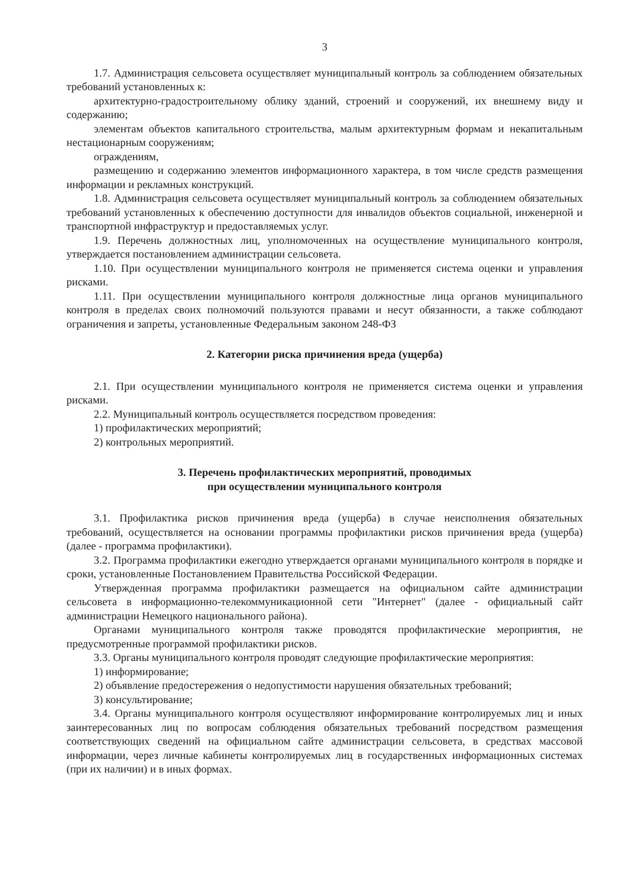3
1.7. Администрация сельсовета осуществляет муниципальный контроль за соблюдением обязательных требований установленных к:
архитектурно-градостроительному облику зданий, строений и сооружений, их внешнему виду и содержанию;
элементам объектов капитального строительства, малым архитектурным формам и некапитальным нестационарным сооружениям;
ограждениям,
размещению и содержанию элементов информационного характера, в том числе средств размещения информации и рекламных конструкций.
1.8. Администрация сельсовета осуществляет муниципальный контроль за соблюдением обязательных требований установленных к обеспечению доступности для инвалидов объектов социальной, инженерной и транспортной инфраструктур и предоставляемых услуг.
1.9. Перечень должностных лиц, уполномоченных на осуществление муниципального контроля, утверждается постановлением администрации сельсовета.
1.10. При осуществлении муниципального контроля не применяется система оценки и управления рисками.
1.11. При осуществлении муниципального контроля должностные лица органов муниципального контроля в пределах своих полномочий пользуются правами и несут обязанности, а также соблюдают ограничения и запреты, установленные Федеральным законом 248-ФЗ
2. Категории риска причинения вреда (ущерба)
2.1. При осуществлении муниципального контроля не применяется система оценки и управления рисками.
2.2. Муниципальный контроль осуществляется посредством проведения:
1) профилактических мероприятий;
2) контрольных мероприятий.
3. Перечень профилактических мероприятий, проводимых
при осуществлении муниципального контроля
3.1. Профилактика рисков причинения вреда (ущерба) в случае неисполнения обязательных требований, осуществляется на основании программы профилактики рисков причинения вреда (ущерба) (далее - программа профилактики).
3.2. Программа профилактики ежегодно утверждается органами муниципального контроля в порядке и сроки, установленные Постановлением Правительства Российской Федерации.
Утвержденная программа профилактики размещается на официальном сайте администрации сельсовета в информационно-телекоммуникационной сети "Интернет" (далее - официальный сайт администрации Немецкого национального района).
Органами муниципального контроля также проводятся профилактические мероприятия, не предусмотренные программой профилактики рисков.
3.3. Органы муниципального контроля проводят следующие профилактические мероприятия:
1) информирование;
2) объявление предостережения о недопустимости нарушения обязательных требований;
3) консультирование;
3.4. Органы муниципального контроля осуществляют информирование контролируемых лиц и иных заинтересованных лиц по вопросам соблюдения обязательных требований посредством размещения соответствующих сведений на официальном сайте администрации сельсовета, в средствах массовой информации, через личные кабинеты контролируемых лиц в государственных информационных системах (при их наличии) и в иных формах.